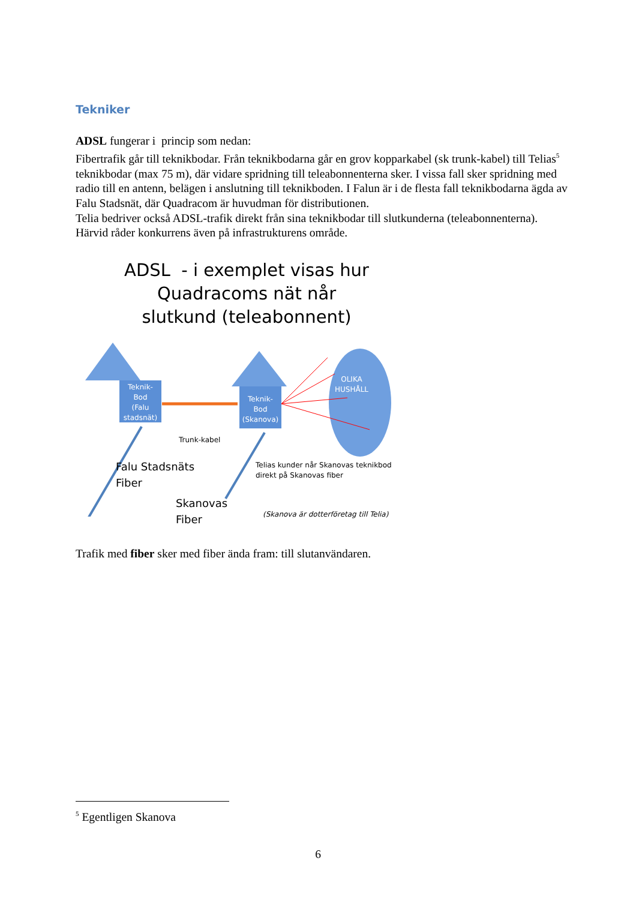Tekniker
ADSL fungerar i princip som nedan:
Fibertrafik går till teknikbodar. Från teknikbodarna går en grov kopparkabel (sk trunk-kabel) till Telias<sup>5</sup> teknikbodar (max 75 m), där vidare spridning till teleabonnenterna sker. I vissa fall sker spridning med radio till en antenn, belägen i anslutning till teknikboden. I Falun är i de flesta fall teknikbodarna ägda av Falu Stadsnät, där Quadracom är huvudman för distributionen.
Telia bedriver också ADSL-trafik direkt från sina teknikbodar till slutkunderna (teleabonnenterna). Härvid råder konkurrens även på infrastrukturens område.
ADSL - i exemplet visas hur Quadracoms nät når slutkund (teleabonnent)
Teknik-
Bod
(Falu
stadsnät)
Teknik-
Bod
(Skanova)
OLIKA
HUSHÅLL
Trunk-kabel
Falu Stadsnäts
Fiber
Telias kunder når Skanovas teknikbod
direkt på Skanovas fiber
Skanovas
Fiber
(Skanova är dotterföretag till Telia)
Trafik med fiber sker med fiber ända fram: till slutanvändaren.
<sup>5</sup> Egentligen Skanova
6